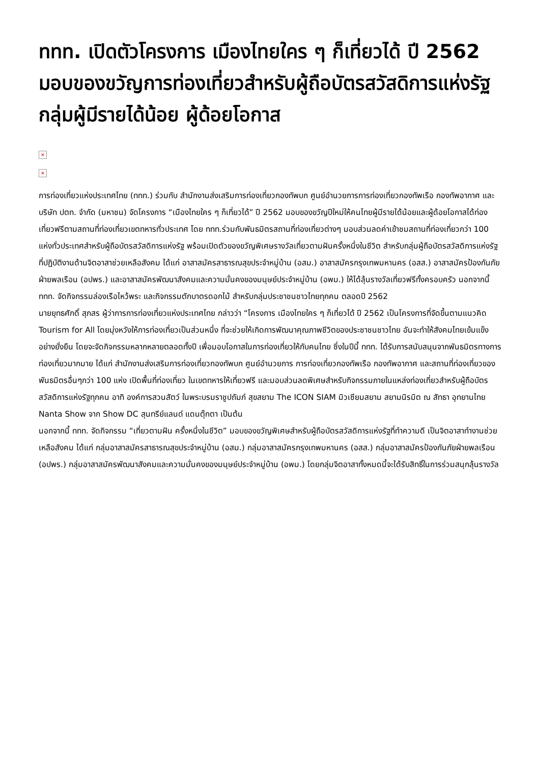ททท. เปิดตัวโครงการ เมืองไทยใคร ๆ ก็เที่ยวได้ ปี 2562 มอบของขวัญการท่องเที่ยวสำหรับผู้ถือบัตรสวัสดิการแห่งรัฐ กลุ่มผู้มีรายได้น้อย ผู้ด้อยโอกาส
×
×
การท่องเที่ยวแห่งประเทศไทย (ททท.) ร่วมกับ สำนักงานส่งเสริมการท่องเที่ยวกองทัพบก ศูนย์อำนวยการการท่องเที่ยวกองทัพเรือ กองทัพอากาศ และบริษัท ปตท. จำกัด (มหาชน) จัดโครงการ “เมืองไทยใคร ๆ ก็เที่ยวได้” ปี 2562 มอบของขวัญปีใหม่ให้คนไทยผู้มีรายได้น้อยและผู้ด้อยโอกาสได้ท่องเที่ยวฟรีตามสถานที่ท่องเที่ยวเขตทหารทั่วประเทศ โดย ททท.ร่วมกับพันธมิตรสถานที่ท่องเที่ยวต่างๆ มอบส่วนลดค่าเข้าชมสถานที่ท่องเที่ยวกว่า 100 แห่งทั่วประเทศสำหรับผู้ถือบัตรสวัสดิการแห่งรัฐ พร้อมเปิดตัวของขวัญพิเศษรางวัลเที่ยวตามฝันครั้งหนึ่งในชีวิต สำหรับกลุ่มผู้ถือบัตรสวัสดิการแห่งรัฐที่ปฏิบัติงานด้านจิตอาสาช่วยเหลือสังคม ได้แก่ อาสาสมัครสาธารณสุขประจำหมู่บ้าน (อสม.) อาสาสมัครกรุงเทพมหานคร (อสส.) อาสาสมัครป้องกันภัยฝ่ายพลเรือน (อปพร.) และอาสาสมัครพัฒนาสังคมและความมั่นคงของมนุษย์ประจำหมู่บ้าน (อพม.) ให้ได้ลุ้นรางวัลเที่ยวฟรีทั้งครอบครัว นอกจากนี้ ททท. จัดกิจกรรมล่องเรือไหว้พระ และกิจกรรมตักบาตรดอกไม้ สำหรับกลุ่มประชาชนชาวไทยทุกคน ตลอดปี 2562
นายยุทธศักดิ์ สุภสร ผู้ว่าการการท่องเที่ยวแห่งประเทศไทย กล่าวว่า “โครงการ เมืองไทยใคร ๆ ก็เที่ยวได้ ปี 2562 เป็นโครงการที่จัดขึ้นตามแนวคิด Tourism for All โดยมุ่งหวังให้การท่องเที่ยวเป็นส่วนหนึ่ง ที่จะช่วยให้เกิดการพัฒนาคุณภาพชีวิตของประชาชนชาวไทย อันจะทำให้สังคมไทยเข้มแข็งอย่างยั่งยืน โดยจะจัดกิจกรรมหลากหลายตลอดทั้งปี เพื่อมอบโอกาสในการท่องเที่ยวให้กับคนไทย ซึ่งในปีนี้ ททท. ได้รับการสนับสนุนจากพันธมิตรทางการท่องเที่ยวมากมาย ได้แก่ สำนักงานส่งเสริมการท่องเที่ยวกองทัพบก ศูนย์อำนวยการ การท่องเที่ยวกองทัพเรือ กองทัพอากาศ และสถานที่ท่องเที่ยวของพันธมิตรอื่นๆกว่า 100 แห่ง เปิดพื้นที่ท่องเที่ยว ในเขตทหารให้เที่ยวฟรี และมอบส่วนลดพิเศษสำหรับกิจกรรมภายในแหล่งท่องเที่ยวสำหรับผู้ถือบัตรสวัสดิการแห่งรัฐทุกคน อาทิ องค์การสวนสัตว์ ในพระบรมราชูปถัมภ์ สุขสยาม The ICON SIAM มิวเซียมสยาม สยามนิรมิต ณ สัทธา อุทยานไทย Nanta Show จาก Show DC สุนทรีย์แลนด์ แดนตุ๊กตา เป็นต้น
นอกจากนี้ ททท. จัดกิจกรรม “เที่ยวตามฝัน ครั้งหนึ่งในชีวิต” มอบของขวัญพิเศษสำหรับผู้ถือบัตรสวัสดิการแห่งรัฐที่ทำความดี เป็นจิตอาสาทำงานช่วยเหลือสังคม ได้แก่ กลุ่มอาสาสมัครสาธารณสุขประจำหมู่บ้าน (อสม.) กลุ่มอาสาสมัครกรุงเทพมหานคร (อสส.) กลุ่มอาสาสมัครป้องกันภัยฝ่ายพลเรือน (อปพร.) กลุ่มอาสาสมัครพัฒนาสังคมและความมั่นคงของมนุษย์ประจำหมู่บ้าน (อพม.) โดยกลุ่มจิตอาสาทั้งหมดนี้จะได้รับสิทธิ์ในการร่วมสนุกลุ้นรางวัล